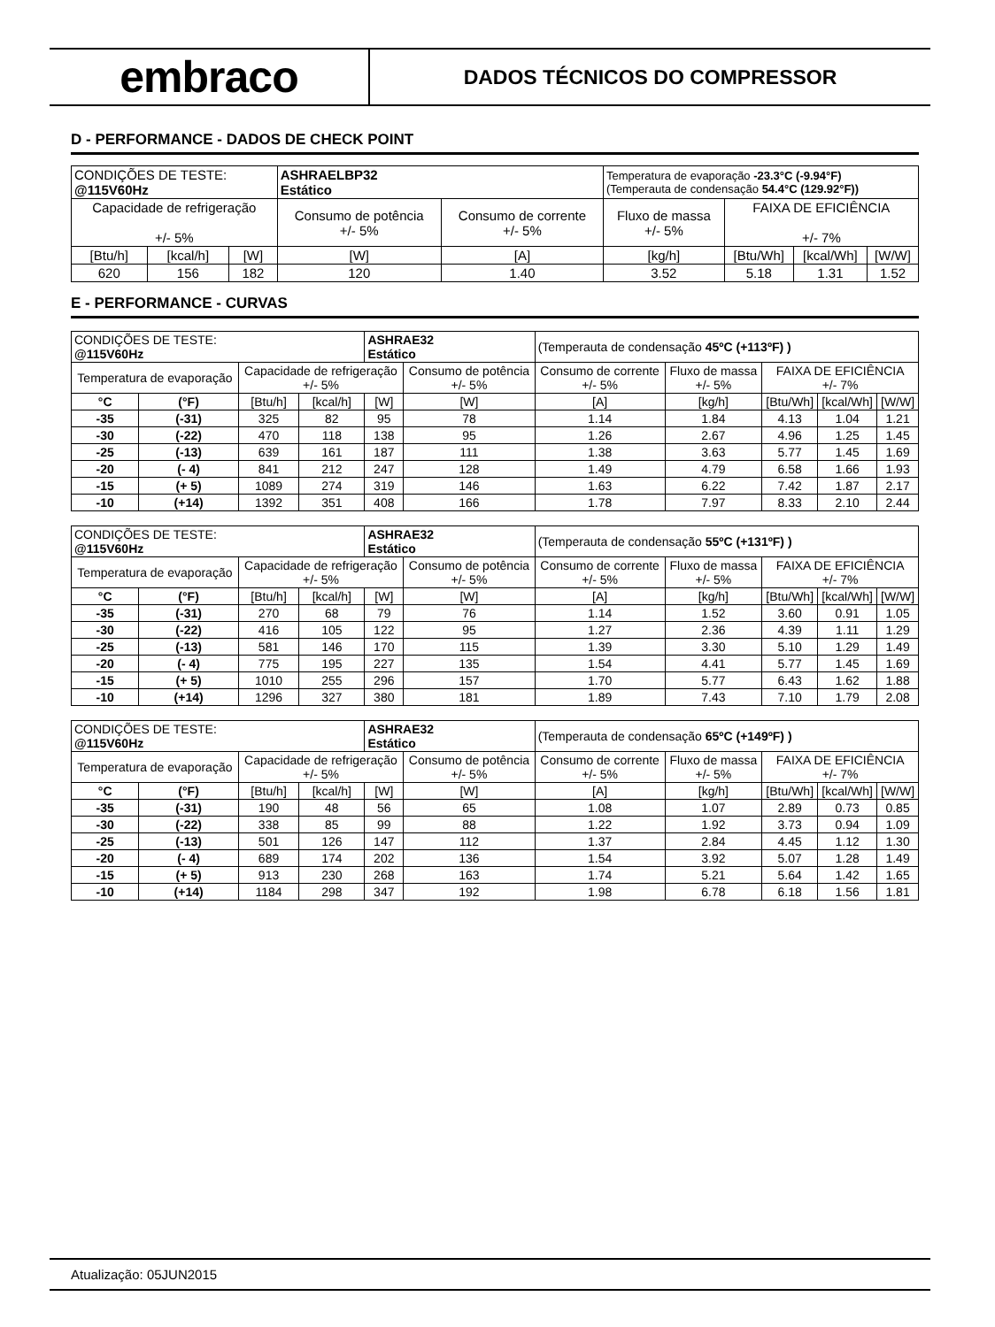embraco
DADOS TÉCNICOS DO COMPRESSOR
D - PERFORMANCE - DADOS DE CHECK POINT
| CONDIÇÕES DE TESTE: @115V60Hz | | | ASHRAELBP32 Estático | | Temperatura de evaporação -23.3°C (-9.94°F) (Temperauta de condensação 54.4°C (129.92°F)) | | | |
| Capacidade de refrigeração +/- 5% | | | Consumo de potência +/- 5% | Consumo de corrente +/- 5% | Fluxo de massa +/- 5% | FAIXA DE EFICIÊNCIA +/- 7% | | |
| [Btu/h] | [kcal/h] | [W] | [W] | [A] | [kg/h] | [Btu/Wh] | [kcal/Wh] | [W/W] |
| 620 | 156 | 182 | 120 | 1.40 | 3.52 | 5.18 | 1.31 | 1.52 |
E - PERFORMANCE - CURVAS
| CONDIÇÕES DE TESTE: @115V60Hz | | | | ASHRAE32 Estático | | (Temperauta de condensação 45ºC (+113ºF) ) | | | | |
| Temperatura de evaporação | | Capacidade de refrigeração +/- 5% | | | Consumo de potência +/- 5% | Consumo de corrente +/- 5% | Fluxo de massa +/- 5% | FAIXA DE EFICIÊNCIA +/- 7% | | |
| °C | (°F) | [Btu/h] | [kcal/h] | [W] | [W] | [A] | [kg/h] | [Btu/Wh] | [kcal/Wh] | [W/W] |
| -35 | (-31) | 325 | 82 | 95 | 78 | 1.14 | 1.84 | 4.13 | 1.04 | 1.21 |
| -30 | (-22) | 470 | 118 | 138 | 95 | 1.26 | 2.67 | 4.96 | 1.25 | 1.45 |
| -25 | (-13) | 639 | 161 | 187 | 111 | 1.38 | 3.63 | 5.77 | 1.45 | 1.69 |
| -20 | (- 4) | 841 | 212 | 247 | 128 | 1.49 | 4.79 | 6.58 | 1.66 | 1.93 |
| -15 | (+ 5) | 1089 | 274 | 319 | 146 | 1.63 | 6.22 | 7.42 | 1.87 | 2.17 |
| -10 | (+14) | 1392 | 351 | 408 | 166 | 1.78 | 7.97 | 8.33 | 2.10 | 2.44 |
| CONDIÇÕES DE TESTE: @115V60Hz | | | | ASHRAE32 Estático | | (Temperauta de condensação 55ºC (+131ºF) ) | | | | |
| Temperatura de evaporação | | Capacidade de refrigeração +/- 5% | | | Consumo de potência +/- 5% | Consumo de corrente +/- 5% | Fluxo de massa +/- 5% | FAIXA DE EFICIÊNCIA +/- 7% | | |
| °C | (°F) | [Btu/h] | [kcal/h] | [W] | [W] | [A] | [kg/h] | [Btu/Wh] | [kcal/Wh] | [W/W] |
| -35 | (-31) | 270 | 68 | 79 | 76 | 1.14 | 1.52 | 3.60 | 0.91 | 1.05 |
| -30 | (-22) | 416 | 105 | 122 | 95 | 1.27 | 2.36 | 4.39 | 1.11 | 1.29 |
| -25 | (-13) | 581 | 146 | 170 | 115 | 1.39 | 3.30 | 5.10 | 1.29 | 1.49 |
| -20 | (- 4) | 775 | 195 | 227 | 135 | 1.54 | 4.41 | 5.77 | 1.45 | 1.69 |
| -15 | (+ 5) | 1010 | 255 | 296 | 157 | 1.70 | 5.77 | 6.43 | 1.62 | 1.88 |
| -10 | (+14) | 1296 | 327 | 380 | 181 | 1.89 | 7.43 | 7.10 | 1.79 | 2.08 |
| CONDIÇÕES DE TESTE: @115V60Hz | | | | ASHRAE32 Estático | | (Temperauta de condensação 65ºC (+149ºF) ) | | | | |
| Temperatura de evaporação | | Capacidade de refrigeração +/- 5% | | | Consumo de potência +/- 5% | Consumo de corrente +/- 5% | Fluxo de massa +/- 5% | FAIXA DE EFICIÊNCIA +/- 7% | | |
| °C | (°F) | [Btu/h] | [kcal/h] | [W] | [W] | [A] | [kg/h] | [Btu/Wh] | [kcal/Wh] | [W/W] |
| -35 | (-31) | 190 | 48 | 56 | 65 | 1.08 | 1.07 | 2.89 | 0.73 | 0.85 |
| -30 | (-22) | 338 | 85 | 99 | 88 | 1.22 | 1.92 | 3.73 | 0.94 | 1.09 |
| -25 | (-13) | 501 | 126 | 147 | 112 | 1.37 | 2.84 | 4.45 | 1.12 | 1.30 |
| -20 | (- 4) | 689 | 174 | 202 | 136 | 1.54 | 3.92 | 5.07 | 1.28 | 1.49 |
| -15 | (+ 5) | 913 | 230 | 268 | 163 | 1.74 | 5.21 | 5.64 | 1.42 | 1.65 |
| -10 | (+14) | 1184 | 298 | 347 | 192 | 1.98 | 6.78 | 6.18 | 1.56 | 1.81 |
Atualização: 05JUN2015